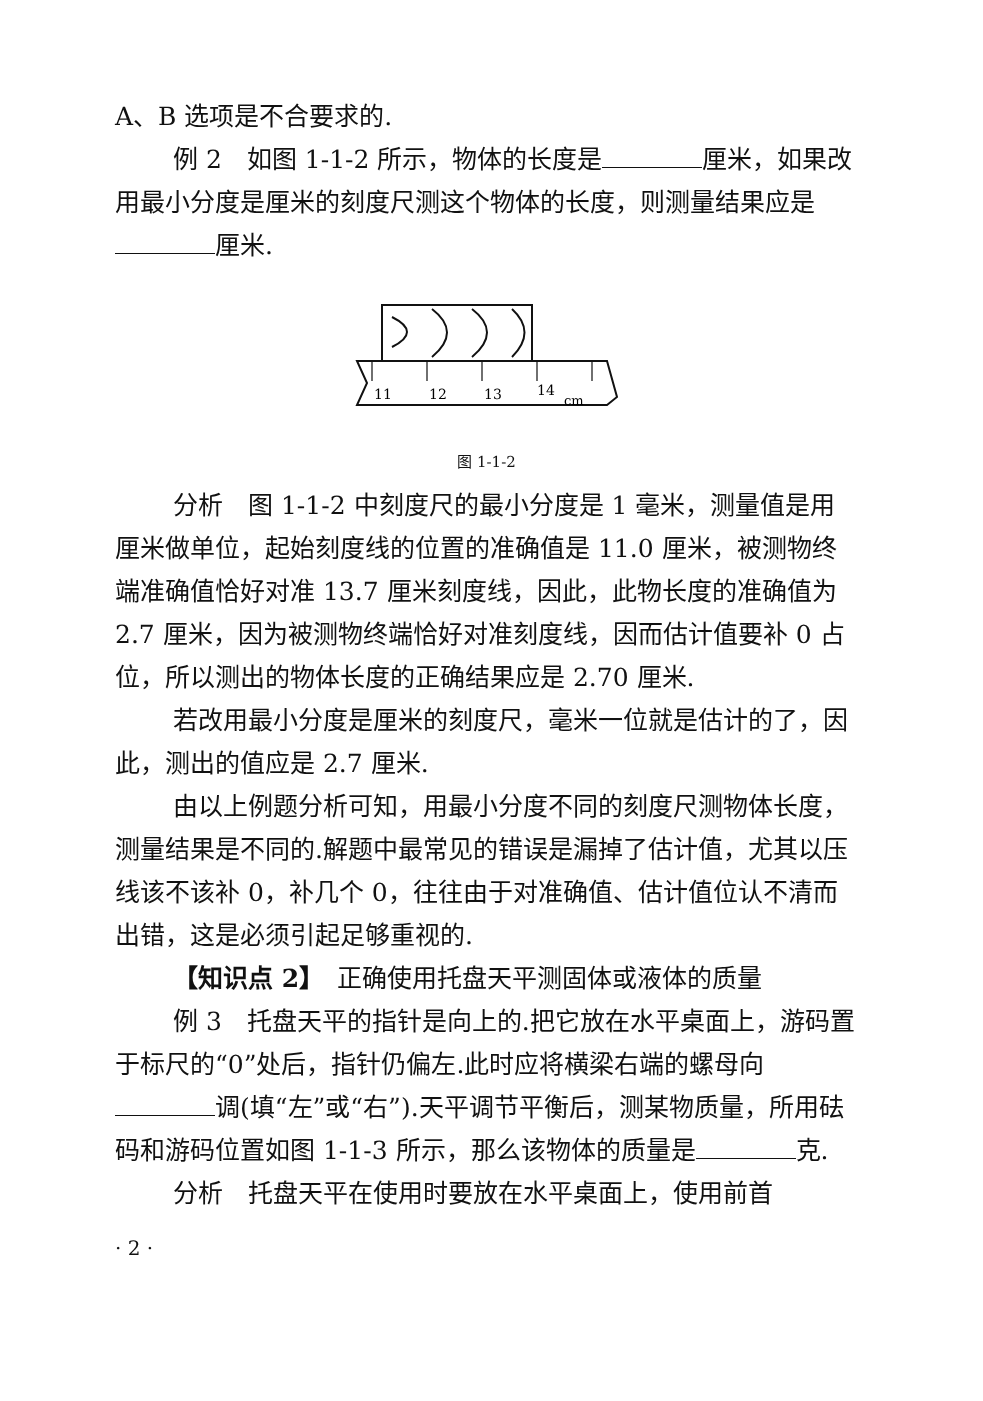A、B 选项是不合要求的.
例 2　如图 1-1-2 所示，物体的长度是 厘米，如果改用最小分度是厘米的刻度尺测这个物体的长度，则测量结果应是 厘米.
11
12
13
14
cm
图 1-1-2
分析　图 1-1-2 中刻度尺的最小分度是 1 毫米，测量值是用厘米做单位，起始刻度线的位置的准确值是 11.0 厘米，被测物终端准确值恰好对准 13.7 厘米刻度线，因此，此物长度的准确值为 2.7 厘米，因为被测物终端恰好对准刻度线，因而估计值要补 0 占位，所以测出的物体长度的正确结果应是 2.70 厘米.
若改用最小分度是厘米的刻度尺，毫米一位就是估计的了，因此，测出的值应是 2.7 厘米.
由以上例题分析可知，用最小分度不同的刻度尺测物体长度，测量结果是不同的.解题中最常见的错误是漏掉了估计值，尤其以压线该不该补 0，补几个 0，往往由于对准确值、估计值位认不清而出错，这是必须引起足够重视的.
【知识点 2】　正确使用托盘天平测固体或液体的质量
例 3　托盘天平的指针是向上的.把它放在水平桌面上，游码置于标尺的“0”处后，指针仍偏左.此时应将横梁右端的螺母向 调(填“左”或“右”).天平调节平衡后，测某物质量，所用砝码和游码位置如图 1-1-3 所示，那么该物体的质量是 克.
分析　托盘天平在使用时要放在水平桌面上，使用前首
· 2 ·